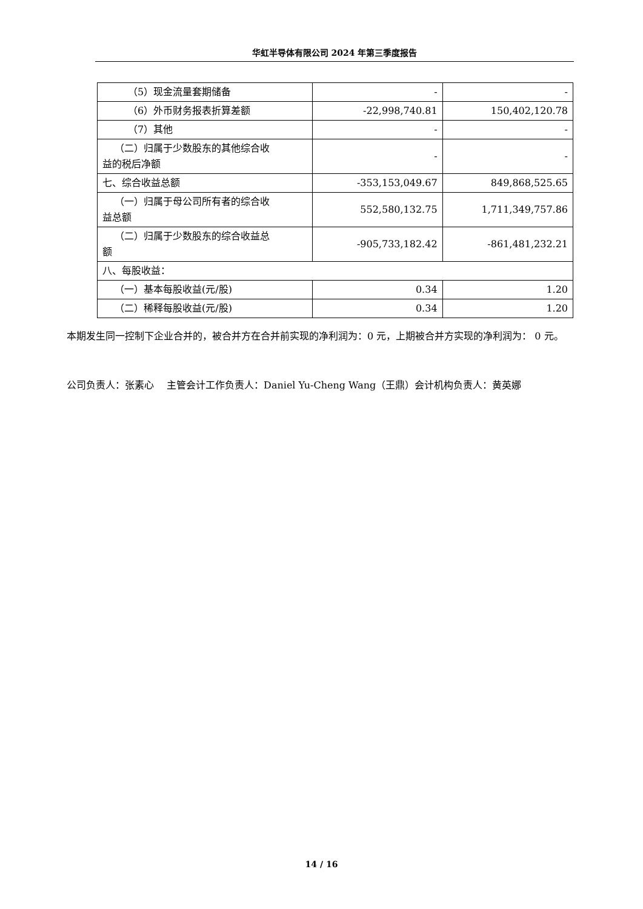华虹半导体有限公司 2024 年第三季度报告
| （5）现金流量套期储备 | - | - |
| （6）外币财务报表折算差额 | -22,998,740.81 | 150,402,120.78 |
| （7）其他 | - | - |
| （二）归属于少数股东的其他综合收 益的税后净额 | - | - |
| 七、综合收益总额 | -353,153,049.67 | 849,868,525.65 |
| （一）归属于母公司所有者的综合收 益总额 | 552,580,132.75 | 1,711,349,757.86 |
| （二）归属于少数股东的综合收益总 额 | -905,733,182.42 | -861,481,232.21 |
| 八、每股收益： | | |
| （一）基本每股收益(元/股) | 0.34 | 1.20 |
| （二）稀释每股收益(元/股) | 0.34 | 1.20 |
本期发生同一控制下企业合并的，被合并方在合并前实现的净利润为：0 元，上期被合并方实现的净利润为： 0 元。
公司负责人：张素心　 主管会计工作负责人：Daniel Yu-Cheng Wang（王鼎）会计机构负责人：黄英娜
14 / 16